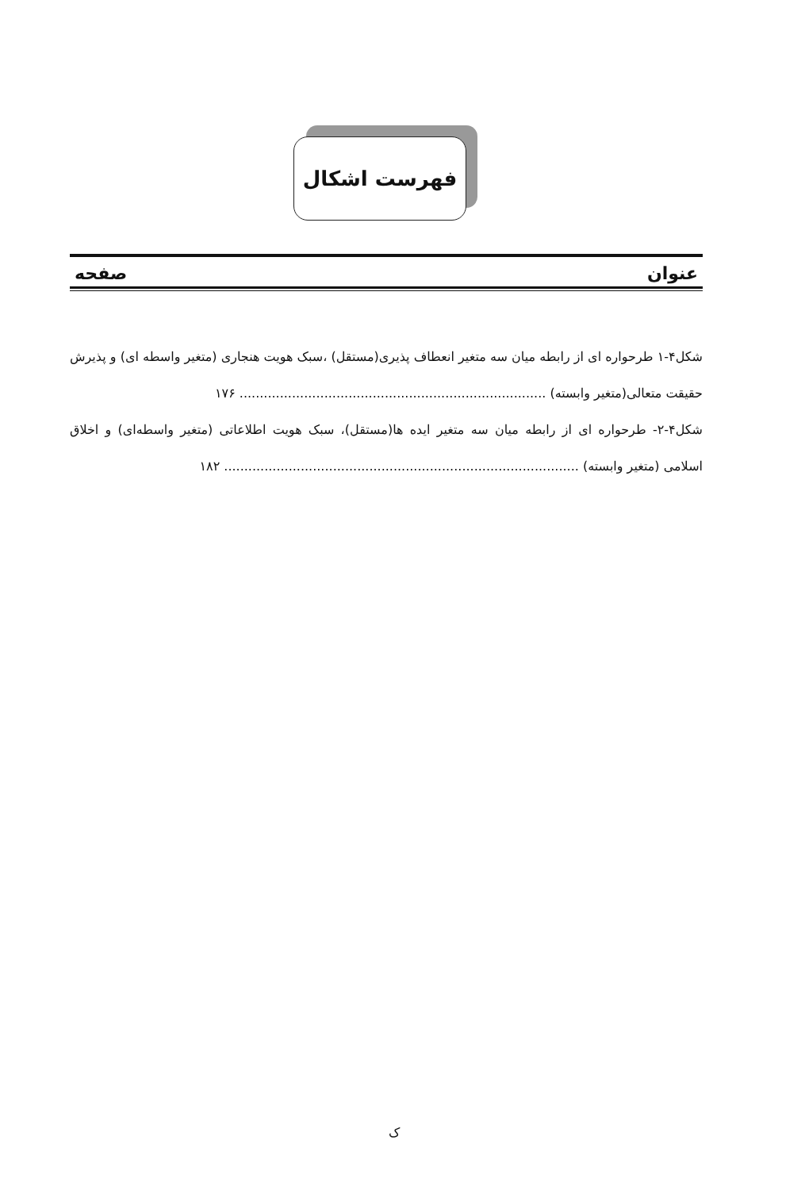فهرست اشکال
عنوان صفحه
شکل۴-۱ طرحواره ای از رابطه میان سه متغیر انعطاف پذیری(مستقل) ،سبک هویت هنجاری (متغیر واسطه ای) و پذیرش حقیقت متعالی(متغیر وابسته) ............................................................................ ۱۷۶
شکل۴-۲- طرحواره ای از رابطه میان سه متغیر ایده ها(مستقل)، سبک هویت اطلاعاتی (متغیر واسطه‌ای) و اخلاق اسلامی (متغیر وابسته) ........................................................................................ ۱۸۲
ک